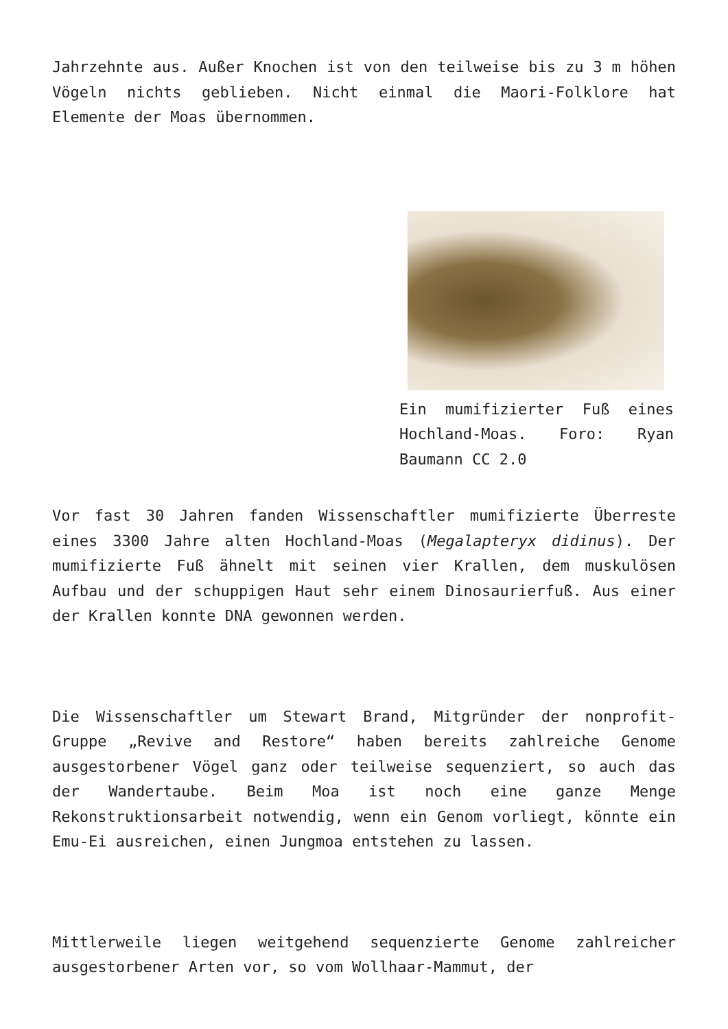Jahrzehnte aus. Außer Knochen ist von den teilweise bis zu 3 m höhen Vögeln nichts geblieben. Nicht einmal die Maori-Folklore hat Elemente der Moas übernommen.
Ein mumifizierter Fuß eines Hochland-Moas. Foro: Ryan Baumann CC 2.0
Vor fast 30 Jahren fanden Wissenschaftler mumifizierte Überreste eines 3300 Jahre alten Hochland-Moas (Megalapteryx didinus). Der mumifizierte Fuß ähnelt mit seinen vier Krallen, dem muskulösen Aufbau und der schuppigen Haut sehr einem Dinosaurierfuß. Aus einer der Krallen konnte DNA gewonnen werden.
Die Wissenschaftler um Stewart Brand, Mitgründer der nonprofit-Gruppe „Revive and Restore“ haben bereits zahlreiche Genome ausgestorbener Vögel ganz oder teilweise sequenziert, so auch das der Wandertaube. Beim Moa ist noch eine ganze Menge Rekonstruktionsarbeit notwendig, wenn ein Genom vorliegt, könnte ein Emu-Ei ausreichen, einen Jungmoa entstehen zu lassen.
Mittlerweile liegen weitgehend sequenzierte Genome zahlreicher ausgestorbener Arten vor, so vom Wollhaar-Mammut, der